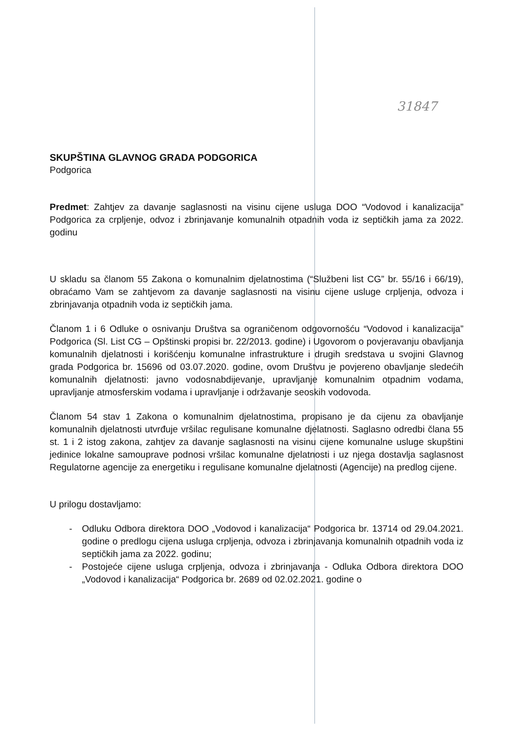31847
SKUPŠTINA GLAVNOG GRADA PODGORICA
Podgorica
Predmet: Zahtjev za davanje saglasnosti na visinu cijene usluga DOO “Vodovod i kanalizacija” Podgorica za crpljenje, odvoz i zbrinjavanje komunalnih otpadnih voda iz septičkih jama za 2022. godinu
U skladu sa članom 55 Zakona o komunalnim djelatnostima (“Službeni list CG” br. 55/16 i 66/19), obraćamo Vam se zahtjevom za davanje saglasnosti na visinu cijene usluge crpljenja, odvoza i zbrinjavanja otpadnih voda iz septičkih jama.
Članom 1 i 6 Odluke o osnivanju Društva sa ograničenom odgovornošću “Vodovod i kanalizacija” Podgorica (Sl. List CG – Opštinski propisi br. 22/2013. godine) i Ugovorom o povjeravanju obavljanja komunalnih djelatnosti i korišćenju komunalne infrastrukture i drugih sredstava u svojini Glavnog grada Podgorica br. 15696 od 03.07.2020. godine, ovom Društvu je povjereno obavljanje sledećih komunalnih djelatnosti: javno vodosnabdijevanje, upravljanje komunalnim otpadnim vodama, upravljanje atmosferskim vodama i upravljanje i održavanje seoskih vodovoda.
Članom 54 stav 1 Zakona o komunalnim djelatnostima, propisano je da cijenu za obavljanje komunalnih djelatnosti utvrđuje vršilac regulisane komunalne djelatnosti. Saglasno odredbi člana 55 st. 1 i 2 istog zakona, zahtjev za davanje saglasnosti na visinu cijene komunalne usluge skupštini jedinice lokalne samouprave podnosi vršilac komunalne djelatnosti i uz njega dostavlja saglasnost Regulatorne agencije za energetiku i regulisane komunalne djelatnosti (Agencije) na predlog cijene.
U prilogu dostavljamo:
- Odluku Odbora direktora DOO „Vodovod i kanalizacija“ Podgorica br. 13714 od 29.04.2021. godine o predlogu cijena usluga crpljenja, odvoza i zbrinjavanja komunalnih otpadnih voda iz septičkih jama za 2022. godinu;
- Postojeće cijene usluga crpljenja, odvoza i zbrinjavanja - Odluka Odbora direktora DOO „Vodovod i kanalizacija“ Podgorica br. 2689 od 02.02.2021. godine o